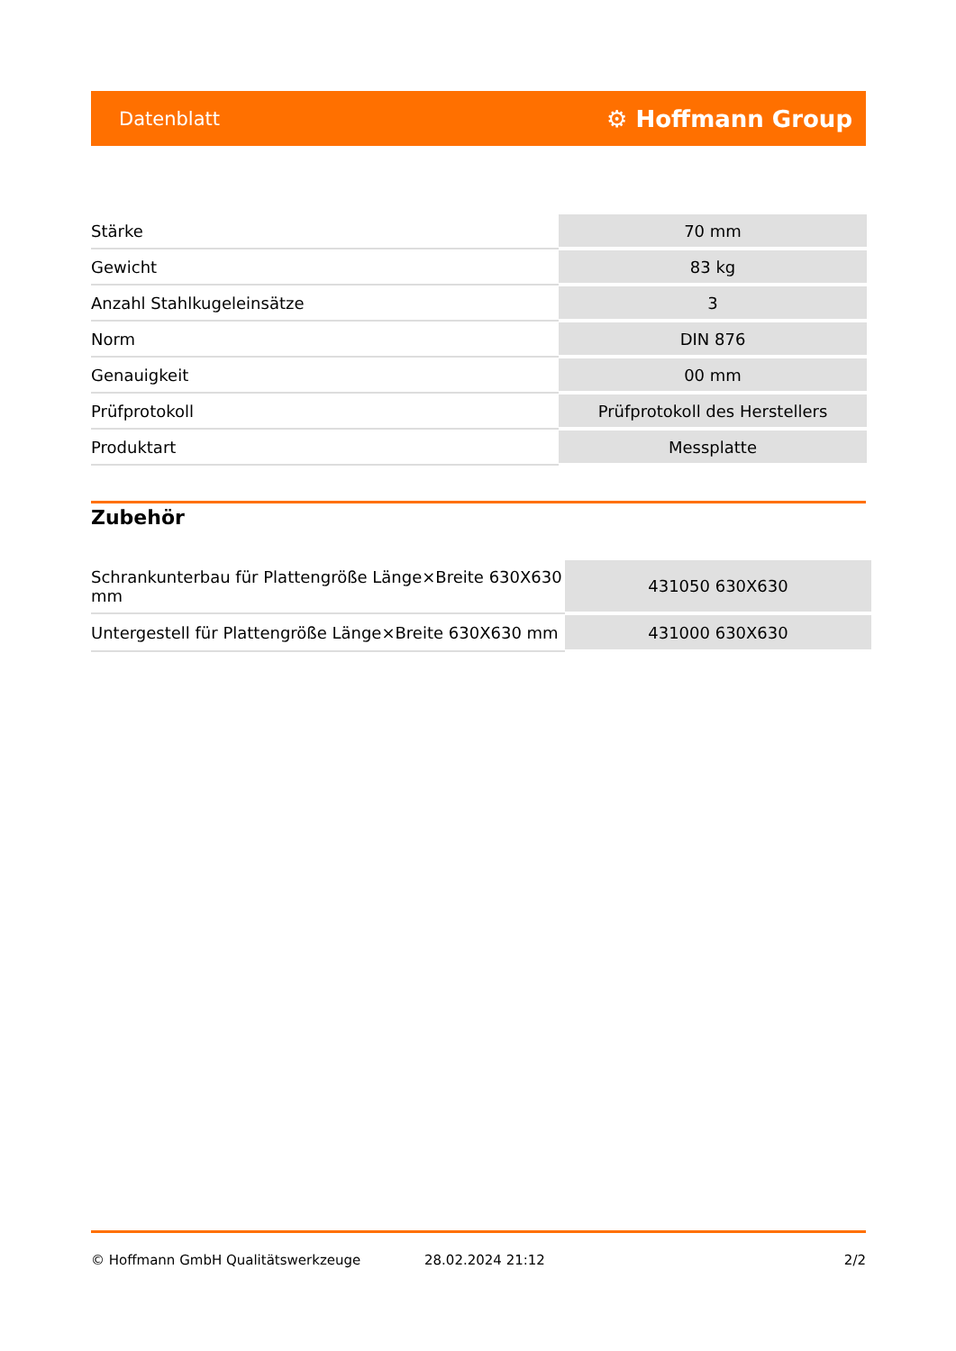Datenblatt ⚙ Hoffmann Group
| Stärke | 70 mm |
| Gewicht | 83 kg |
| Anzahl Stahlkugeleinsätze | 3 |
| Norm | DIN 876 |
| Genauigkeit | 00 mm |
| Prüfprotokoll | Prüfprotokoll des Herstellers |
| Produktart | Messplatte |
Zubehör
| Schrankunterbau für Plattengröße Länge×Breite 630X630 mm | 431050 630X630 |
| Untergestell für Plattengröße Länge×Breite 630X630 mm | 431000 630X630 |
© Hoffmann GmbH Qualitätswerkzeuge 28.02.2024 21:12 2/2